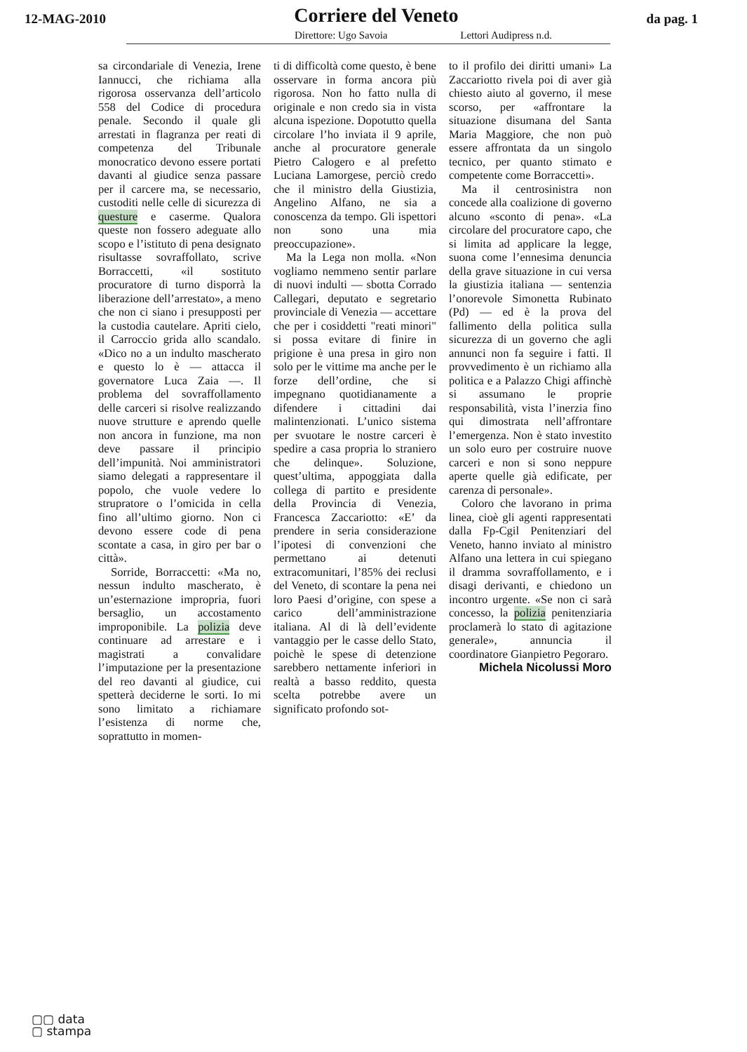12-MAG-2010
Corriere del Veneto
da pag. 1
Direttore: Ugo Savoia Lettori Audipress n.d.
sa circondariale di Venezia, Irene Iannucci, che richiama alla rigorosa osservanza dell’articolo 558 del Codice di procedura penale. Secondo il quale gli arrestati in flagranza per reati di competenza del Tribunale monocratico devono essere portati davanti al giudice senza passare per il carcere ma, se necessario, custoditi nelle celle di sicurezza di questure e caserme. Qualora queste non fossero adeguate allo scopo e l’istituto di pena designato risultasse sovraffollato, scrive Borraccetti, «il sostituto procuratore di turno disporrà la liberazione dell’arrestato», a meno che non ci siano i presupposti per la custodia cautelare. Apriti cielo, il Carroccio grida allo scandalo. «Dico no a un indulto mascherato e questo lo è — attacca il governatore Luca Zaia —. Il problema del sovraffollamento delle carceri si risolve realizzando nuove strutture e aprendo quelle non ancora in funzione, ma non deve passare il principio dell’impunità. Noi amministratori siamo delegati a rappresentare il popolo, che vuole vedere lo strupratore o l’omicida in cella fino all’ultimo giorno. Non ci devono essere code di pena scontate a casa, in giro per bar o città».
Sorride, Borraccetti: «Ma no, nessun indulto mascherato, è un’esternazione impropria, fuori bersaglio, un accostamento improponibile. La polizia deve continuare ad arrestare e i magistrati a convalidare l’imputazione per la presentazione del reo davanti al giudice, cui spetterà deciderne le sorti. Io mi sono limitato a richiamare l’esistenza di norme che, soprattutto in momen-
ti di difficoltà come questo, è bene osservare in forma ancora più rigorosa. Non ho fatto nulla di originale e non credo sia in vista alcuna ispezione. Dopotutto quella circolare l’ho inviata il 9 aprile, anche al procuratore generale Pietro Calogero e al prefetto Luciana Lamorgese, perciò credo che il ministro della Giustizia, Angelino Alfano, ne sia a conoscenza da tempo. Gli ispettori non sono una mia preoccupazione».
Ma la Lega non molla. «Non vogliamo nemmeno sentir parlare di nuovi indulti — sbotta Corrado Callegari, deputato e segretario provinciale di Venezia — accettare che per i cosiddetti "reati minori" si possa evitare di finire in prigione è una presa in giro non solo per le vittime ma anche per le forze dell’ordine, che si impegnano quotidianamente a difendere i cittadini dai malintenzionati. L’unico sistema per svuotare le nostre carceri è spedire a casa propria lo straniero che delinque». Soluzione, quest’ultima, appoggiata dalla collega di partito e presidente della Provincia di Venezia, Francesca Zaccariotto: «E’ da prendere in seria considerazione l’ipotesi di convenzioni che permettano ai detenuti extracomunitari, l’85% dei reclusi del Veneto, di scontare la pena nei loro Paesi d’origine, con spese a carico dell’amministrazione italiana. Al di là dell’evidente vantaggio per le casse dello Stato, poichè le spese di detenzione sarebbero nettamente inferiori in realtà a basso reddito, questa scelta potrebbe avere un significato profondo sot-
to il profilo dei diritti umani» La Zaccariotto rivela poi di aver già chiesto aiuto al governo, il mese scorso, per «affrontare la situazione disumana del Santa Maria Maggiore, che non può essere affrontata da un singolo tecnico, per quanto stimato e competente come Borraccetti».
Ma il centrosinistra non concede alla coalizione di governo alcuno «sconto di pena». «La circolare del procuratore capo, che si limita ad applicare la legge, suona come l’ennesima denuncia della grave situazione in cui versa la giustizia italiana — sentenzia l’onorevole Simonetta Rubinato (Pd) — ed è la prova del fallimento della politica sulla sicurezza di un governo che agli annunci non fa seguire i fatti. Il provvedimento è un richiamo alla politica e a Palazzo Chigi affinchè si assumano le proprie responsabilità, vista l’inerzia fino qui dimostrata nell’affrontare l’emergenza. Non è stato investito un solo euro per costruire nuove carceri e non si sono neppure aperte quelle già edificate, per carenza di personale».
Coloro che lavorano in prima linea, cioè gli agenti rappresentati dalla Fp-Cgil Penitenziari del Veneto, hanno inviato al ministro Alfano una lettera in cui spiegano il dramma sovraffollamento, e i disagi derivanti, e chiedono un incontro urgente. «Se non ci sarà concesso, la polizia penitenziaria proclamerà lo stato di agitazione generale», annuncia il coordinatore Gianpietro Pegoraro.
Michela Nicolussi Moro
▢▢ data
▢ stampa